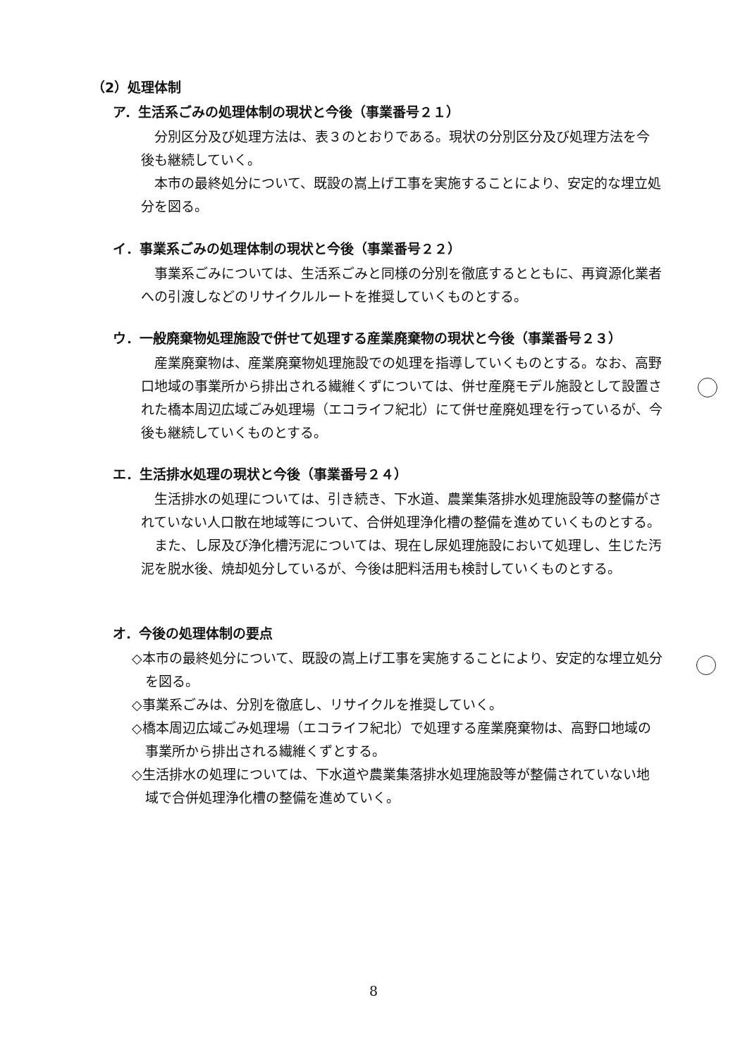（2）処理体制
ア．生活系ごみの処理体制の現状と今後（事業番号２１）
分別区分及び処理方法は、表３のとおりである。現状の分別区分及び処理方法を今後も継続していく。
本市の最終処分について、既設の嵩上げ工事を実施することにより、安定的な埋立処分を図る。
イ．事業系ごみの処理体制の現状と今後（事業番号２２）
事業系ごみについては、生活系ごみと同様の分別を徹底するとともに、再資源化業者への引渡しなどのリサイクルルートを推奨していくものとする。
ウ．一般廃棄物処理施設で併せて処理する産業廃棄物の現状と今後（事業番号２３）
産業廃棄物は、産業廃棄物処理施設での処理を指導していくものとする。なお、高野口地域の事業所から排出される繊維くずについては、併せ産廃モデル施設として設置された橋本周辺広域ごみ処理場（エコライフ紀北）にて併せ産廃処理を行っているが、今後も継続していくものとする。
エ．生活排水処理の現状と今後（事業番号２４）
生活排水の処理については、引き続き、下水道、農業集落排水処理施設等の整備がされていない人口散在地域等について、合併処理浄化槽の整備を進めていくものとする。
また、し尿及び浄化槽汚泥については、現在し尿処理施設において処理し、生じた汚泥を脱水後、焼却処分しているが、今後は肥料活用も検討していくものとする。
オ．今後の処理体制の要点
◇本市の最終処分について、既設の嵩上げ工事を実施することにより、安定的な埋立処分を図る。
◇事業系ごみは、分別を徹底し、リサイクルを推奨していく。
◇橋本周辺広域ごみ処理場（エコライフ紀北）で処理する産業廃棄物は、高野口地域の事業所から排出される繊維くずとする。
◇生活排水の処理については、下水道や農業集落排水処理施設等が整備されていない地域で合併処理浄化槽の整備を進めていく。
8